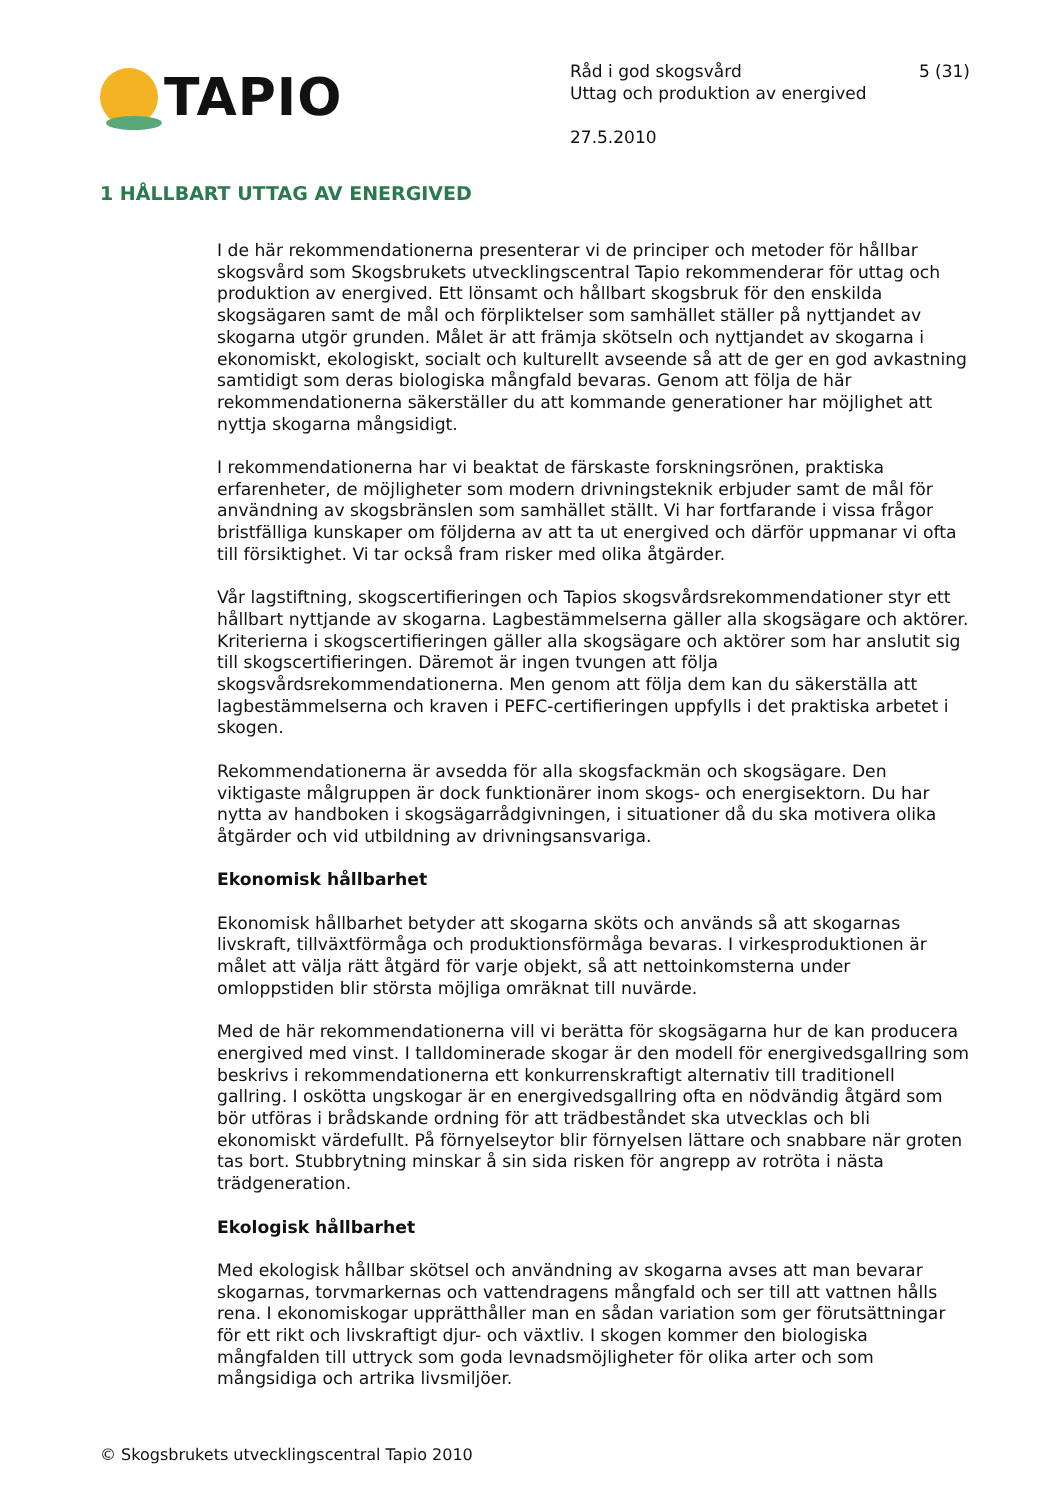TAPIO
Råd i god skogsvård
Uttag och produktion av energived
27.5.2010
5 (31)
1 HÅLLBART UTTAG AV ENERGIVED
I de här rekommendationerna presenterar vi de principer och metoder för hållbar skogsvård som Skogsbrukets utvecklingscentral Tapio rekommenderar för uttag och produktion av energived. Ett lönsamt och hållbart skogsbruk för den enskilda skogsägaren samt de mål och förpliktelser som samhället ställer på nyttjandet av skogarna utgör grunden. Målet är att främja skötseln och nyttjandet av skogarna i ekonomiskt, ekologiskt, socialt och kulturellt avseende så att de ger en god avkastning samtidigt som deras biologiska mångfald bevaras. Genom att följa de här rekommendationerna säkerställer du att kommande generationer har möjlighet att nyttja skogarna mångsidigt.
I rekommendationerna har vi beaktat de färskaste forskningsrönen, praktiska erfarenheter, de möjligheter som modern drivningsteknik erbjuder samt de mål för användning av skogsbränslen som samhället ställt. Vi har fortfarande i vissa frågor bristfälliga kunskaper om följderna av att ta ut energived och därför uppmanar vi ofta till försiktighet. Vi tar också fram risker med olika åtgärder.
Vår lagstiftning, skogscertifieringen och Tapios skogsvårdsrekommendationer styr ett hållbart nyttjande av skogarna. Lagbestämmelserna gäller alla skogsägare och aktörer. Kriterierna i skogscertifieringen gäller alla skogsägare och aktörer som har anslutit sig till skogscertifieringen. Däremot är ingen tvungen att följa skogsvårdsrekommendationerna. Men genom att följa dem kan du säkerställa att lagbestämmelserna och kraven i PEFC-certifieringen uppfylls i det praktiska arbetet i skogen.
Rekommendationerna är avsedda för alla skogsfackmän och skogsägare. Den viktigaste målgruppen är dock funktionärer inom skogs- och energisektorn. Du har nytta av handboken i skogsägarrådgivningen, i situationer då du ska motivera olika åtgärder och vid utbildning av drivningsansvariga.
Ekonomisk hållbarhet
Ekonomisk hållbarhet betyder att skogarna sköts och används så att skogarnas livskraft, tillväxtförmåga och produktionsförmåga bevaras. I virkesproduktionen är målet att välja rätt åtgärd för varje objekt, så att nettoinkomsterna under omloppstiden blir största möjliga omräknat till nuvärde.
Med de här rekommendationerna vill vi berätta för skogsägarna hur de kan producera energived med vinst. I talldominerade skogar är den modell för energivedsgallring som beskrivs i rekommendationerna ett konkurrenskraftigt alternativ till traditionell gallring. I oskötta ungskogar är en energivedsgallring ofta en nödvändig åtgärd som bör utföras i brådskande ordning för att trädbeståndet ska utvecklas och bli ekonomiskt värdefullt. På förnyelseytor blir förnyelsen lättare och snabbare när groten tas bort. Stubbrytning minskar å sin sida risken för angrepp av rotröta i nästa trädgeneration.
Ekologisk hållbarhet
Med ekologisk hållbar skötsel och användning av skogarna avses att man bevarar skogarnas, torvmarkernas och vattendragens mångfald och ser till att vattnen hålls rena. I ekonomiskogar upprätthåller man en sådan variation som ger förutsättningar för ett rikt och livskraftigt djur- och växtliv. I skogen kommer den biologiska mångfalden till uttryck som goda levnadsmöjligheter för olika arter och som mångsidiga och artrika livsmiljöer.
© Skogsbrukets utvecklingscentral Tapio 2010